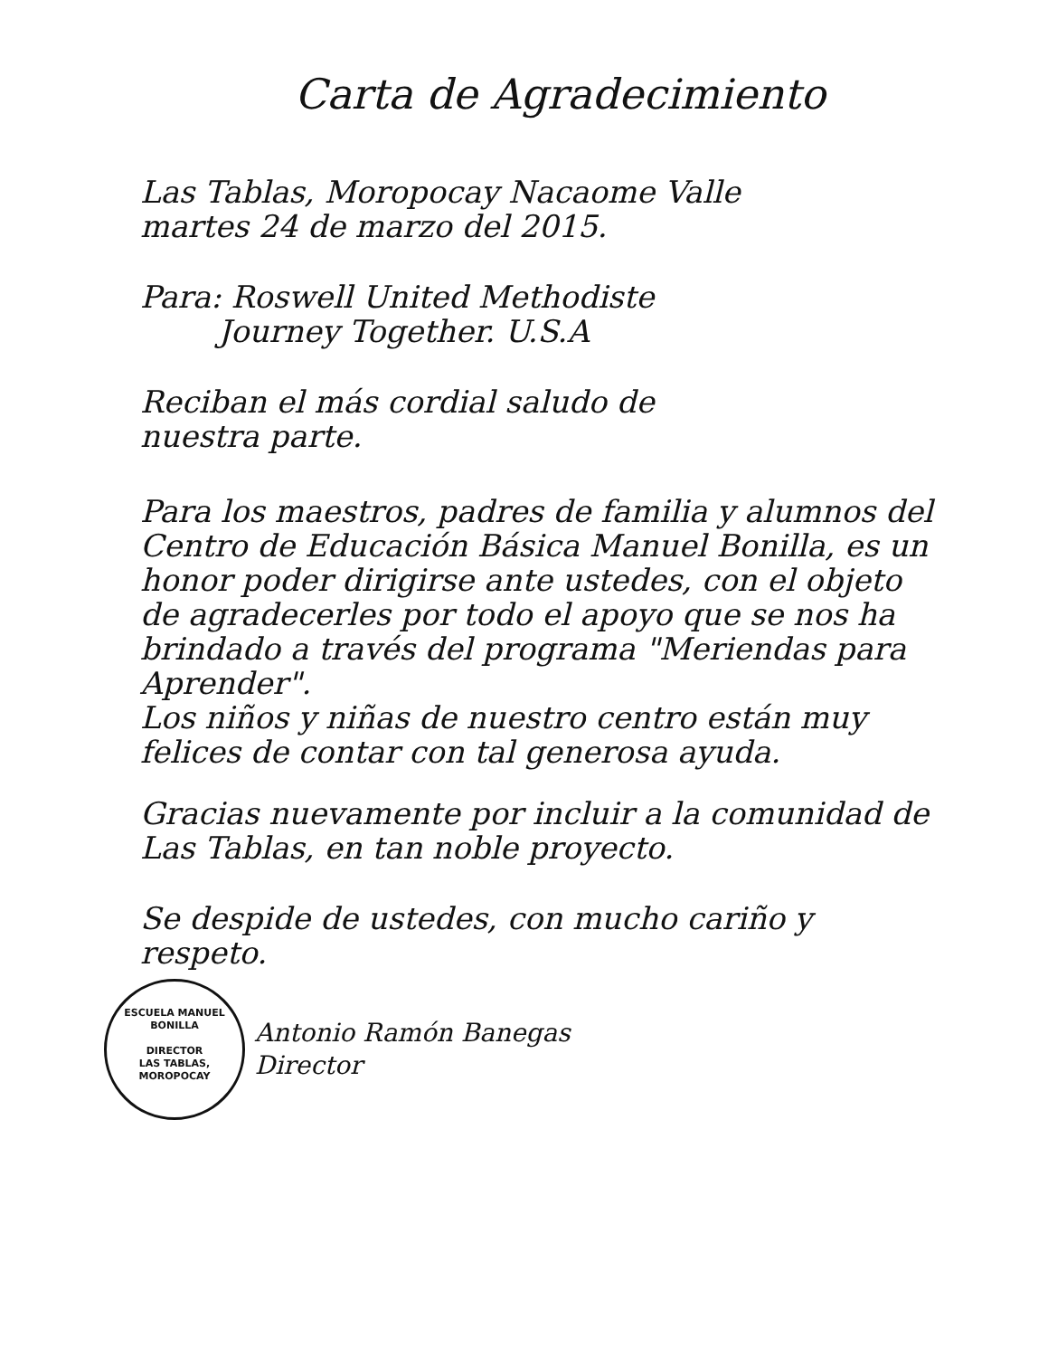Carta de Agradecimiento
Las Tablas, Moropocay Nacaome Valle
martes 24 de marzo del 2015.
Para: Roswell United Methodiste
Journey Together. U.S.A
Reciban el más cordial saludo de
nuestra parte.
Para los maestros, padres de familia y alumnos del Centro de Educación Básica Manuel Bonilla, es un honor poder dirigirse ante ustedes, con el objeto de agradecerles por todo el apoyo que se nos ha brindado a través del programa "Meriendas para Aprender".
Los niños y niñas de nuestro centro están muy felices de contar con tal generosa ayuda.
Gracias nuevamente por incluir a la comunidad de Las Tablas, en tan noble proyecto.
Se despide de ustedes, con mucho cariño y respeto.
ESCUELA MANUEL BONILLA
DIRECTOR
LAS TABLAS, MOROPOCAY Antonio Ramón Banegas
Director